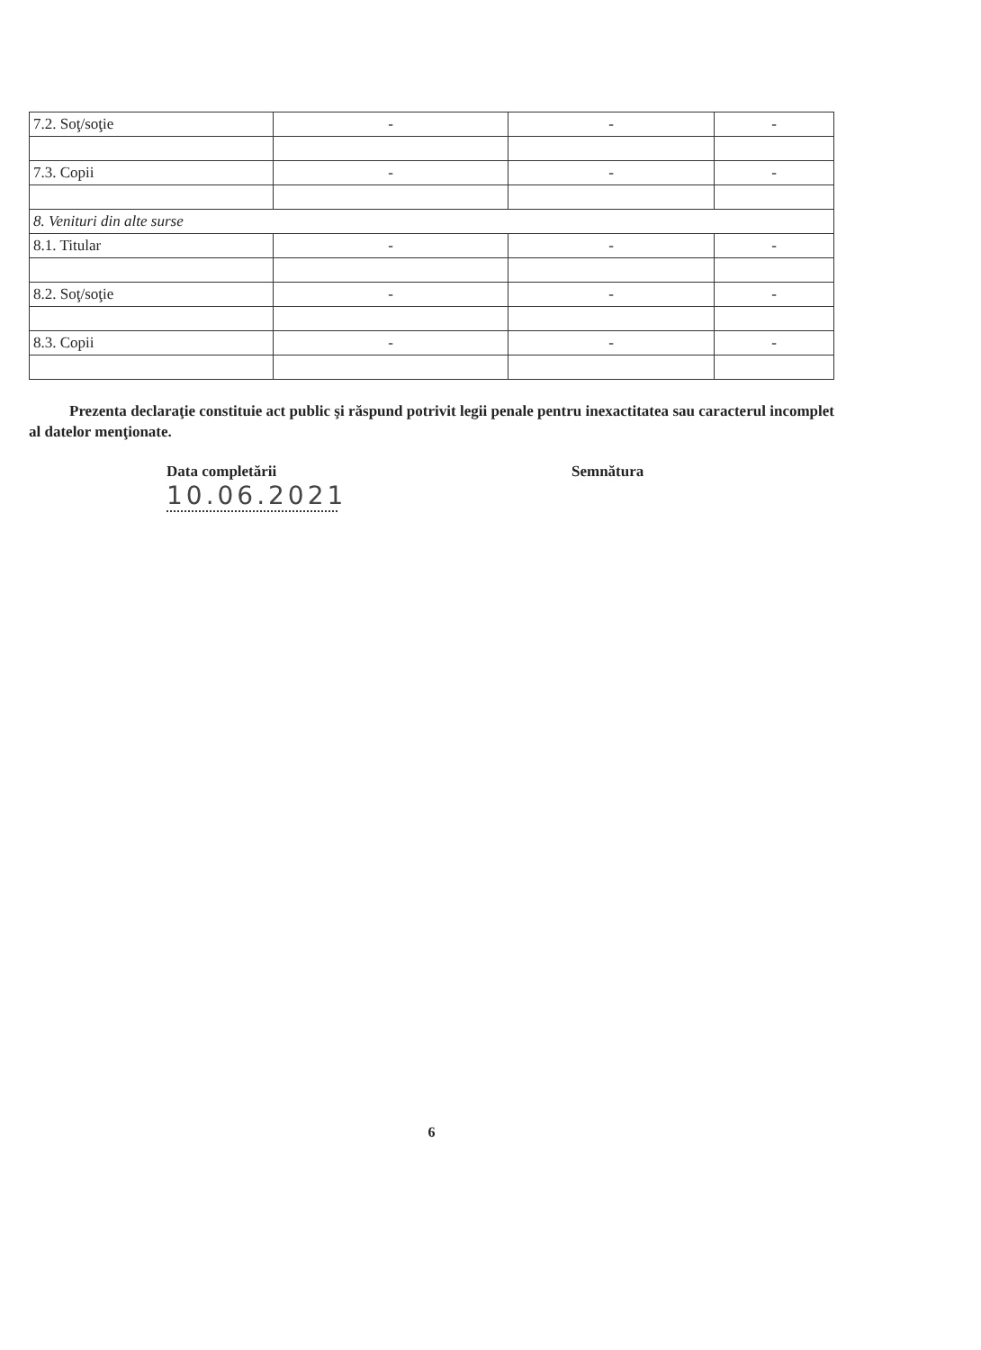| 7.2. Soţ/soţie | - | - | - |
| 7.3. Copii | - | - | - |
| 8. Venituri din alte surse | | | |
| 8.1. Titular | - | - | - |
| 8.2. Soţ/soţie | - | - | - |
| 8.3. Copii | - | - | - |
Prezenta declaraţie constituie act public şi răspund potrivit legii penale pentru inexactitatea sau caracterul incomplet al datelor menţionate.
Data completării
10.06.2021
Semnătura
6